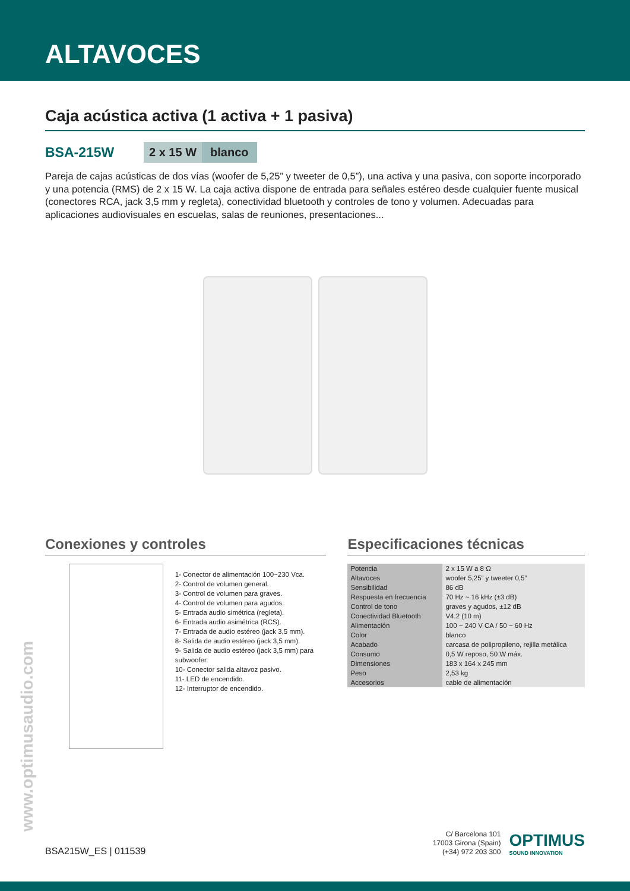ALTAVOCES
Caja acústica activa (1 activa + 1 pasiva)
BSA-215W 2 x 15 W blanco
Pareja de cajas acústicas de dos vías (woofer de 5,25” y tweeter de 0,5”), una activa y una pasiva, con soporte incorporado y una potencia (RMS) de 2 x 15 W. La caja activa dispone de entrada para señales estéreo desde cualquier fuente musical (conectores RCA, jack 3,5 mm y regleta), conectividad bluetooth y controles de tono y volumen. Adecuadas para aplicaciones audiovisuales en escuelas, salas de reuniones, presentaciones...
Conexiones y controles
1- Conector de alimentación 100~230 Vca.
2- Control de volumen general.
3- Control de volumen para graves.
4- Control de volumen para agudos.
5- Entrada audio simétrica (regleta).
6- Entrada audio asimétrica (RCS).
7- Entrada de audio estéreo (jack 3,5 mm).
8- Salida de audio estéreo (jack 3,5 mm).
9- Salida de audio estéreo (jack 3,5 mm) para subwoofer.
10- Conector salida altavoz pasivo.
11- LED de encendido.
12- Interruptor de encendido.
Especificaciones técnicas
| Potencia | 2 x 15 W a 8 Ω |
| Altavoces | woofer 5,25” y tweeter 0,5” |
| Sensibilidad | 86 dB |
| Respuesta en frecuencia | 70 Hz ~ 16 kHz (±3 dB) |
| Control de tono | graves y agudos, ±12 dB |
| Conectividad Bluetooth | V4.2 (10 m) |
| Alimentación | 100 ~ 240 V CA / 50 ~ 60 Hz |
| Color | blanco |
| Acabado | carcasa de polipropileno, rejilla metálica |
| Consumo | 0,5 W reposo, 50 W máx. |
| Dimensiones | 183 x 164 x 245 mm |
| Peso | 2,53 kg |
| Accesorios | cable de alimentación |
www.optimusaudio.com
BSA215W_ES | 011539
C/ Barcelona 101
17003 Girona (Spain)
(+34) 972 203 300
OPTIMUS
SOUND INNOVATION